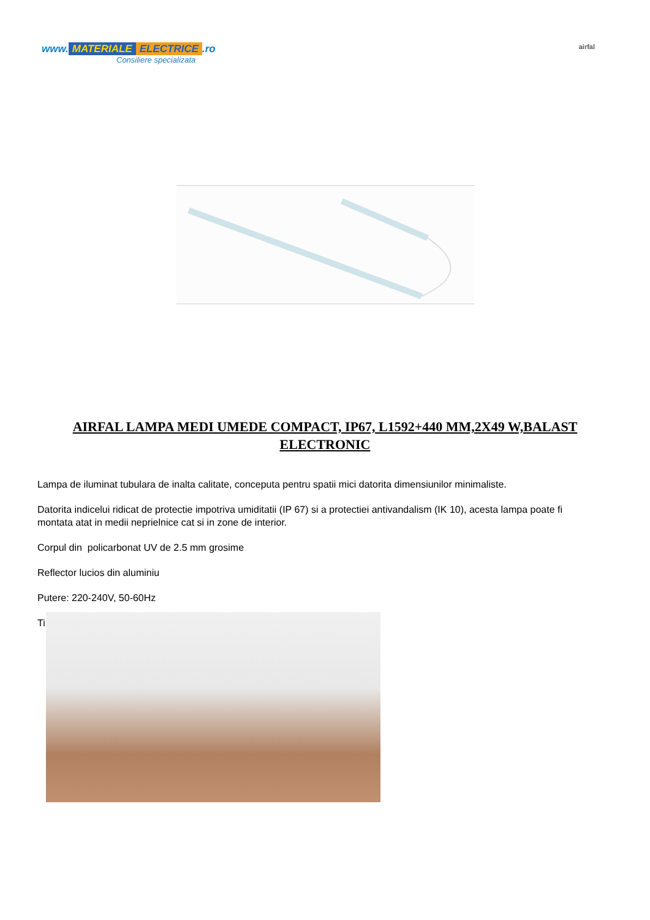www. MATERIALE ELECTRICE.ro
Consiliere specializata
airfal
AIRFAL LAMPA MEDI UMEDE COMPACT, IP67, L1592+440 MM,2X49 W,BALAST ELECTRONIC
Lampa de iluminat tubulara de inalta calitate, conceputa pentru spatii mici datorita dimensiunilor minimaliste.
Datorita indicelui ridicat de protectie impotriva umiditatii (IP 67) si a protectiei antivandalism (IK 10), acesta lampa poate fi montata atat in medii neprielnice cat si in zone de interior.
Corpul din policarbonat UV de 2.5 mm grosime
Reflector lucios din aluminiu
Putere: 220-240V, 50-60Hz
Ti